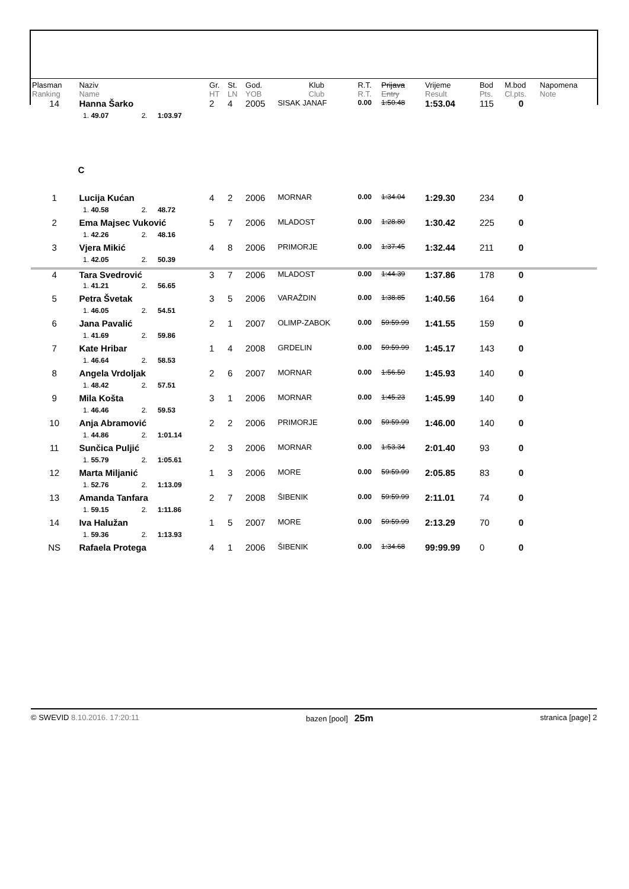| Plasman Ranking | Naziv Name | | | Gr. HT | St. LN | God. YOB | Klub Club | R.T. R.T. | Prijava Entry | Vrijeme Result | Bod Pts. | M.bod Cl.pts. | Napomena Note |
| --- | --- | --- | --- | --- | --- | --- | --- | --- | --- | --- | --- | --- | --- |
| 14 | Hanna Šarko | | | 2 | 4 | 2005 | SISAK JANAF | 0.00 | 1:50.48 | 1:53.04 | 115 | 0 | |
| | 1. 49.07 | 2. | 1:03.97 | | | | | | | | | | |
| | C | | | | | | | | | | | | |
| 1 | Lucija Kućan | | | 4 | 2 | 2006 | MORNAR | 0.00 | 1:34.04 | 1:29.30 | 234 | 0 | |
| | 1. 40.58 | 2. | 48.72 | | | | | | | | | | |
| 2 | Ema Majsec Vuković | | | 5 | 7 | 2006 | MLADOST | 0.00 | 1:28.80 | 1:30.42 | 225 | 0 | |
| | 1. 42.26 | 2. | 48.16 | | | | | | | | | | |
| 3 | Vjera Mikić | | | 4 | 8 | 2006 | PRIMORJE | 0.00 | 1:37.45 | 1:32.44 | 211 | 0 | |
| | 1. 42.05 | 2. | 50.39 | | | | | | | | | | |
| 4 | Tara Svedrović | | | 3 | 7 | 2006 | MLADOST | 0.00 | 1:44.39 | 1:37.86 | 178 | 0 | |
| | 1. 41.21 | 2. | 56.65 | | | | | | | | | | |
| 5 | Petra Švetak | | | 3 | 5 | 2006 | VARAŽDIN | 0.00 | 1:38.85 | 1:40.56 | 164 | 0 | |
| | 1. 46.05 | 2. | 54.51 | | | | | | | | | | |
| 6 | Jana Pavalić | | | 2 | 1 | 2007 | OLIMP-ZABOK | 0.00 | 59:59.99 | 1:41.55 | 159 | 0 | |
| | 1. 41.69 | 2. | 59.86 | | | | | | | | | | |
| 7 | Kate Hribar | | | 1 | 4 | 2008 | GRDELIN | 0.00 | 59:59.99 | 1:45.17 | 143 | 0 | |
| | 1. 46.64 | 2. | 58.53 | | | | | | | | | | |
| 8 | Angela Vrdoljak | | | 2 | 6 | 2007 | MORNAR | 0.00 | 1:56.50 | 1:45.93 | 140 | 0 | |
| | 1. 48.42 | 2. | 57.51 | | | | | | | | | | |
| 9 | Mila Košta | | | 3 | 1 | 2006 | MORNAR | 0.00 | 1:45.23 | 1:45.99 | 140 | 0 | |
| | 1. 46.46 | 2. | 59.53 | | | | | | | | | | |
| 10 | Anja Abramović | | | 2 | 2 | 2006 | PRIMORJE | 0.00 | 59:59.99 | 1:46.00 | 140 | 0 | |
| | 1. 44.86 | 2. | 1:01.14 | | | | | | | | | | |
| 11 | Sunčica Puljić | | | 2 | 3 | 2006 | MORNAR | 0.00 | 1:53.34 | 2:01.40 | 93 | 0 | |
| | 1. 55.79 | 2. | 1:05.61 | | | | | | | | | | |
| 12 | Marta Miljanić | | | 1 | 3 | 2006 | MORE | 0.00 | 59:59.99 | 2:05.85 | 83 | 0 | |
| | 1. 52.76 | 2. | 1:13.09 | | | | | | | | | | |
| 13 | Amanda Tanfara | | | 2 | 7 | 2008 | ŠIBENIK | 0.00 | 59:59.99 | 2:11.01 | 74 | 0 | |
| | 1. 59.15 | 2. | 1:11.86 | | | | | | | | | | |
| 14 | Iva Halužan | | | 1 | 5 | 2007 | MORE | 0.00 | 59:59.99 | 2:13.29 | 70 | 0 | |
| | 1. 59.36 | 2. | 1:13.93 | | | | | | | | | | |
| NS | Rafaela Protega | | | 4 | 1 | 2006 | ŠIBENIK | 0.00 | 1:34.68 | 99:99.99 | 0 | 0 | |
© SWEVID 8.10.2016. 17:20:11 bazen [pool] 25m stranica [page] 2